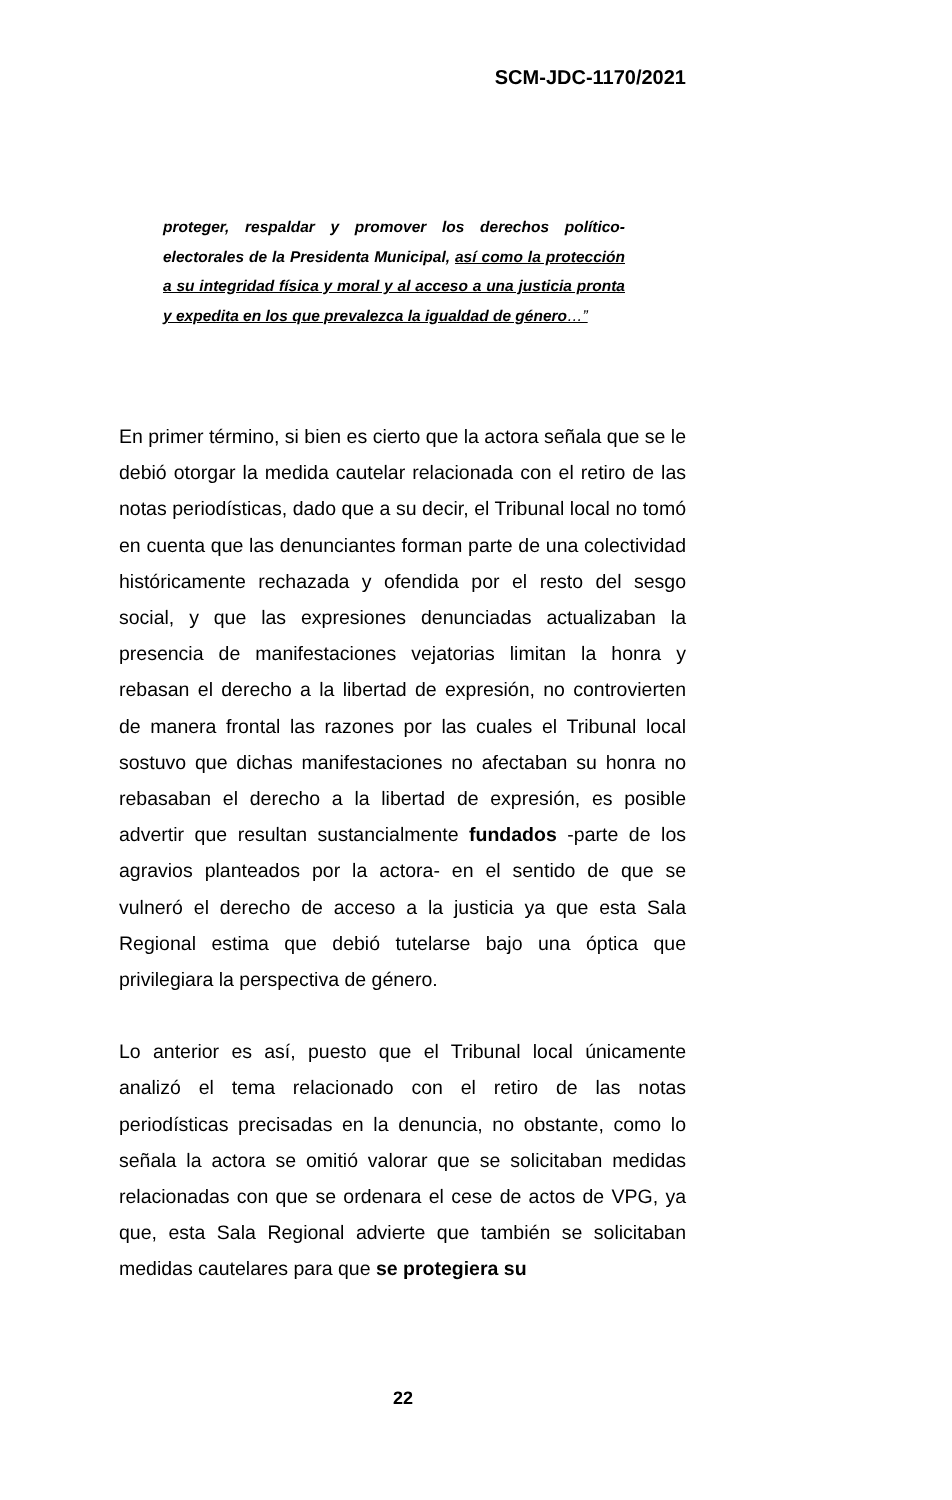SCM-JDC-1170/2021
proteger, respaldar y promover los derechos político-electorales de la Presidenta Municipal, así como la protección a su integridad física y moral y al acceso a una justicia pronta y expedita en los que prevalezca la igualdad de género…”
En primer término, si bien es cierto que la actora señala que se le debió otorgar la medida cautelar relacionada con el retiro de las notas periodísticas, dado que a su decir, el Tribunal local no tomó en cuenta que las denunciantes forman parte de una colectividad históricamente rechazada y ofendida por el resto del sesgo social, y que las expresiones denunciadas actualizaban la presencia de manifestaciones vejatorias limitan la honra y rebasan el derecho a la libertad de expresión, no controvierten de manera frontal las razones por las cuales el Tribunal local sostuvo que dichas manifestaciones no afectaban su honra no rebasaban el derecho a la libertad de expresión, es posible advertir que resultan sustancialmente fundados -parte de los agravios planteados por la actora- en el sentido de que se vulneró el derecho de acceso a la justicia ya que esta Sala Regional estima que debió tutelarse bajo una óptica que privilegiara la perspectiva de género.
Lo anterior es así, puesto que el Tribunal local únicamente analizó el tema relacionado con el retiro de las notas periodísticas precisadas en la denuncia, no obstante, como lo señala la actora se omitió valorar que se solicitaban medidas relacionadas con que se ordenara el cese de actos de VPG, ya que, esta Sala Regional advierte que también se solicitaban medidas cautelares para que se protegiera su
22